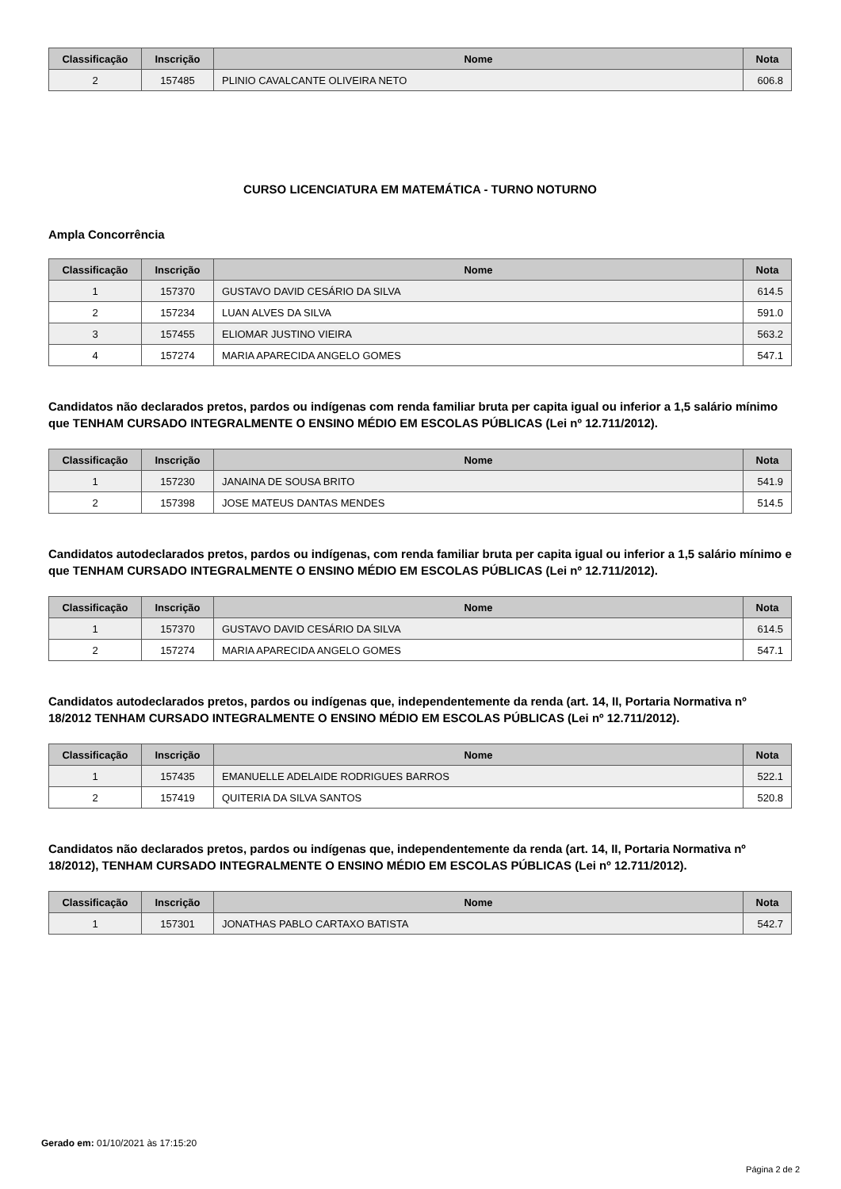| Classificação | Inscrição | Nome | Nota |
| --- | --- | --- | --- |
| 2 | 157485 | PLINIO CAVALCANTE OLIVEIRA NETO | 606.8 |
CURSO LICENCIATURA EM MATEMÁTICA - TURNO NOTURNO
Ampla Concorrência
| Classificação | Inscrição | Nome | Nota |
| --- | --- | --- | --- |
| 1 | 157370 | GUSTAVO DAVID CESÁRIO DA SILVA | 614.5 |
| 2 | 157234 | LUAN ALVES DA SILVA | 591.0 |
| 3 | 157455 | ELIOMAR JUSTINO VIEIRA | 563.2 |
| 4 | 157274 | MARIA APARECIDA ANGELO GOMES | 547.1 |
Candidatos não declarados pretos, pardos ou indígenas com renda familiar bruta per capita igual ou inferior a 1,5 salário mínimo que TENHAM CURSADO INTEGRALMENTE O ENSINO MÉDIO EM ESCOLAS PÚBLICAS (Lei nº 12.711/2012).
| Classificação | Inscrição | Nome | Nota |
| --- | --- | --- | --- |
| 1 | 157230 | JANAINA DE SOUSA BRITO | 541.9 |
| 2 | 157398 | JOSE MATEUS DANTAS MENDES | 514.5 |
Candidatos autodeclarados pretos, pardos ou indígenas, com renda familiar bruta per capita igual ou inferior a 1,5 salário mínimo e que TENHAM CURSADO INTEGRALMENTE O ENSINO MÉDIO EM ESCOLAS PÚBLICAS (Lei nº 12.711/2012).
| Classificação | Inscrição | Nome | Nota |
| --- | --- | --- | --- |
| 1 | 157370 | GUSTAVO DAVID CESÁRIO DA SILVA | 614.5 |
| 2 | 157274 | MARIA APARECIDA ANGELO GOMES | 547.1 |
Candidatos autodeclarados pretos, pardos ou indígenas que, independentemente da renda (art. 14, II, Portaria Normativa nº 18/2012 TENHAM CURSADO INTEGRALMENTE O ENSINO MÉDIO EM ESCOLAS PÚBLICAS (Lei nº 12.711/2012).
| Classificação | Inscrição | Nome | Nota |
| --- | --- | --- | --- |
| 1 | 157435 | EMANUELLE ADELAIDE RODRIGUES BARROS | 522.1 |
| 2 | 157419 | QUITERIA DA SILVA SANTOS | 520.8 |
Candidatos não declarados pretos, pardos ou indígenas que, independentemente da renda (art. 14, II, Portaria Normativa nº 18/2012), TENHAM CURSADO INTEGRALMENTE O ENSINO MÉDIO EM ESCOLAS PÚBLICAS (Lei nº 12.711/2012).
| Classificação | Inscrição | Nome | Nota |
| --- | --- | --- | --- |
| 1 | 157301 | JONATHAS PABLO CARTAXO BATISTA | 542.7 |
Gerado em: 01/10/2021 às 17:15:20
Página 2 de 2